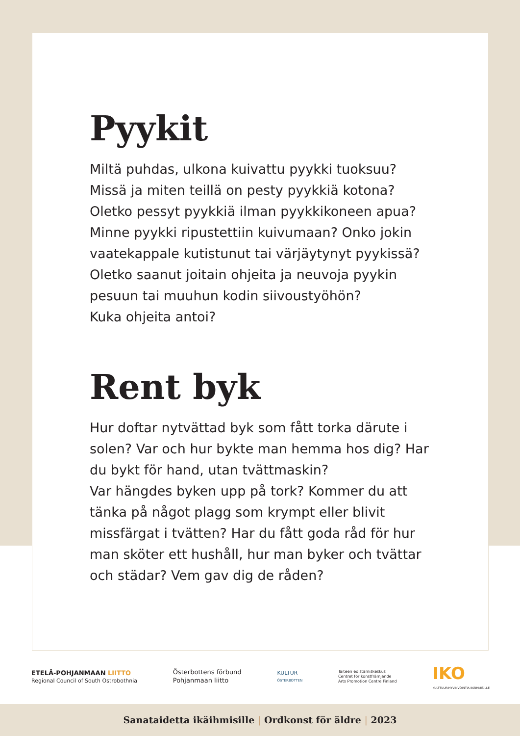Pyykit
Miltä puhdas, ulkona kuivattu pyykki tuoksuu? Missä ja miten teillä on pesty pyykkiä kotona? Oletko pessyt pyykkiä ilman pyykkikoneen apua? Minne pyykki ripustettiin kuivumaan? Onko jokin vaatekappale kutistunut tai värjäytynyt pyykissä? Oletko saanut joitain ohjeita ja neuvoja pyykin pesuun tai muuhun kodin siivoustyöhön?
Kuka ohjeita antoi?
Rent byk
Hur doftar nytvättad byk som fått torka därute i solen? Var och hur bykte man hemma hos dig? Har du bykt för hand, utan tvättmaskin?
Var hängdes byken upp på tork? Kommer du att tänka på något plagg som krympt eller blivit missfärgat i tvätten? Har du fått goda råd för hur man sköter ett hushåll, hur man byker och tvättar och städar? Vem gav dig de råden?
ETELÄ-POHJANMAAN LIITTO
Regional Council of South Ostrobothnia
Österbottens förbund
Pohjanmaan liitto
KULTUR
ÖSTERBOTTEN
Taiteen edistämiskeskus
Centret för konstfrämjande
Arts Promotion Centre Finland
IKO
KULTTUURIHYVINVOINTIA IKÄIHMISILLE
Sanataidetta ikäihmisille | Ordkonst för äldre | 2023